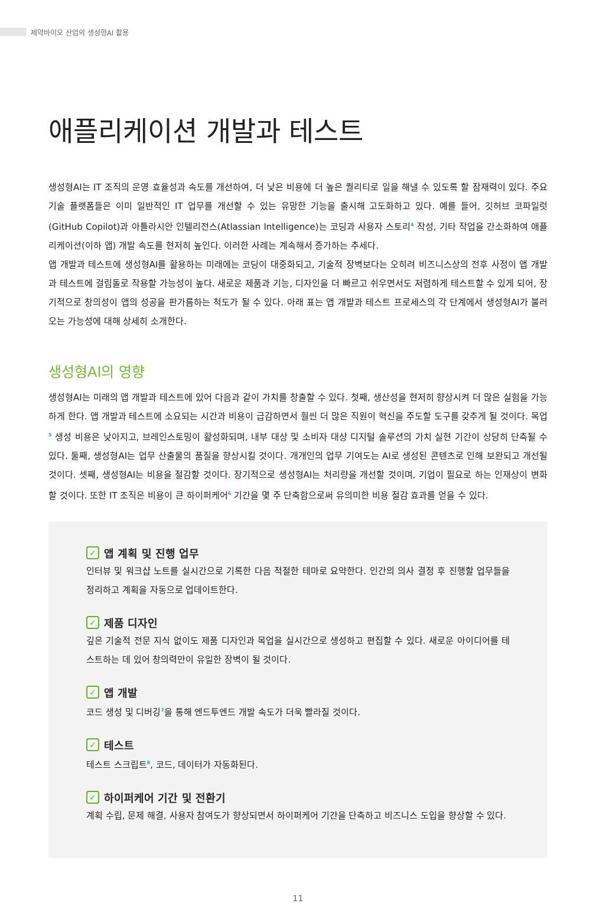제약바이오 산업의 생성형AI 활용
애플리케이션 개발과 테스트
생성형AI는 IT 조직의 운영 효율성과 속도를 개선하여, 더 낮은 비용에 더 높은 퀄리티로 일을 해낼 수 있도록 할 잠재력이 있다. 주요 기술 플랫폼들은 이미 일반적인 IT 업무를 개선할 수 있는 유망한 기능을 출시해 고도화하고 있다. 예를 들어, 깃허브 코파일럿(GitHub Copilot)과 아틀라시안 인텔리전스(Atlassian Intelligence)는 코딩과 사용자 스토리<sup>4</sup> 작성, 기타 작업을 간소화하여 애플리케이션(이하 앱) 개발 속도를 현저히 높인다. 이러한 사례는 계속해서 증가하는 추세다.
앱 개발과 테스트에 생성형AI를 활용하는 미래에는 코딩이 대중화되고, 기술적 장벽보다는 오히려 비즈니스상의 전후 사정이 앱 개발과 테스트에 걸림돌로 작용할 가능성이 높다. 새로운 제품과 기능, 디자인을 더 빠르고 쉬우면서도 저렴하게 테스트할 수 있게 되어, 장기적으로 창의성이 앱의 성공을 판가름하는 척도가 될 수 있다. 아래 표는 앱 개발과 테스트 프로세스의 각 단계에서 생성형AI가 불러오는 가능성에 대해 상세히 소개한다.
생성형AI의 영향
생성형AI는 미래의 앱 개발과 테스트에 있어 다음과 같이 가치를 창출할 수 있다. 첫째, 생산성을 현저히 향상시켜 더 많은 실험을 가능하게 한다. 앱 개발과 테스트에 소요되는 시간과 비용이 급감하면서 훨씬 더 많은 직원이 혁신을 주도할 도구를 갖추게 될 것이다. 목업<sup>5</sup> 생성 비용은 낮아지고, 브레인스토밍이 활성화되며, 내부 대상 및 소비자 대상 디지털 솔루션의 가치 실현 기간이 상당히 단축될 수 있다. 둘째, 생성형AI는 업무 산출물의 품질을 향상시킬 것이다. 개개인의 업무 기여도는 AI로 생성된 콘텐츠로 인해 보완되고 개선될 것이다. 셋째, 생성형AI는 비용을 절감할 것이다. 장기적으로 생성형AI는 처리량을 개선할 것이며, 기업이 필요로 하는 인재상이 변화할 것이다. 또한 IT 조직은 비용이 큰 하이퍼케어<sup>6</sup> 기간을 몇 주 단축함으로써 유의미한 비용 절감 효과를 얻을 수 있다.
✓ 앱 계획 및 진행 업무
인터뷰 및 워크샵 노트를 실시간으로 기록한 다음 적절한 테마로 요약한다. 인간의 의사 결정 후 진행할 업무들을 정리하고 계획을 자동으로 업데이트한다.
✓ 제품 디자인
깊은 기술적 전문 지식 없이도 제품 디자인과 목업을 실시간으로 생성하고 편집할 수 있다. 새로운 아이디어를 테스트하는 데 있어 창의력만이 유일한 장벽이 될 것이다.
✓ 앱 개발
코드 생성 및 디버깅<sup>7</sup>을 통해 엔드투엔드 개발 속도가 더욱 빨라질 것이다.
✓ 테스트
테스트 스크립트<sup>8</sup>, 코드, 데이터가 자동화된다.
✓ 하이퍼케어 기간 및 전환기
계획 수립, 문제 해결, 사용자 참여도가 향상되면서 하이퍼케어 기간을 단축하고 비즈니스 도입을 향상할 수 있다.
11